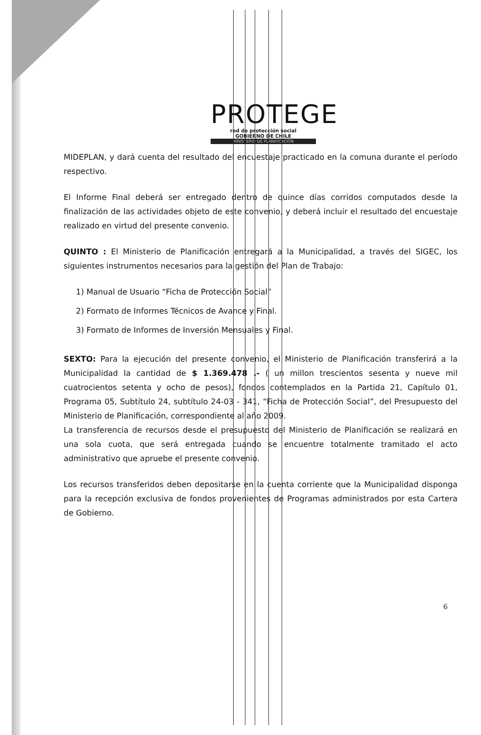PROTEGE
red de protección social
GOBIERNO DE CHILE
MINISTERIO DE PLANIFICACIÓN
MIDEPLAN, y dará cuenta del resultado del encuestaje practicado en la comuna durante el período respectivo.
El Informe Final deberá ser entregado dentro de quince días corridos computados desde la finalización de las actividades objeto de este convenio, y deberá incluir el resultado del encuestaje realizado en virtud del presente convenio.
QUINTO : El Ministerio de Planificación entregará a la Municipalidad, a través del SIGEC, los siguientes instrumentos necesarios para la gestión del Plan de Trabajo:
1) Manual de Usuario “Ficha de Protección Social”
2) Formato de Informes Técnicos de Avance y Final.
3) Formato de Informes de Inversión Mensuales y Final.
SEXTO: Para la ejecución del presente convenio, el Ministerio de Planificación transferirá a la Municipalidad la cantidad de $ 1.369.478 .- ( un millon trescientos sesenta y nueve mil cuatrocientos setenta y ocho de pesos), fondos contemplados en la Partida 21, Capítulo 01, Programa 05, Subtítulo 24, subtítulo 24-03 - 341, “Ficha de Protección Social”, del Presupuesto del Ministerio de Planificación, correspondiente al año 2009.
La transferencia de recursos desde el presupuesto del Ministerio de Planificación se realizará en una sola cuota, que será entregada cuando se encuentre totalmente tramitado el acto administrativo que apruebe el presente convenio.
Los recursos transferidos deben depositarse en la cuenta corriente que la Municipalidad disponga para la recepción exclusiva de fondos provenientes de Programas administrados por esta Cartera de Gobierno.
6